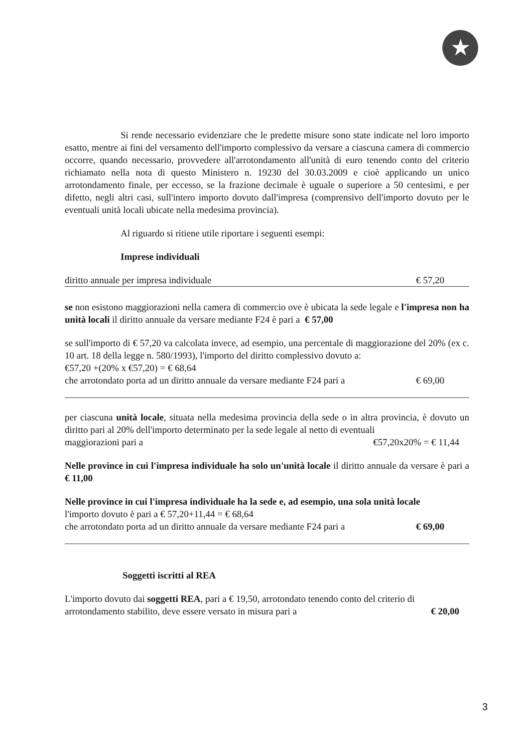★
Si rende necessario evidenziare che le predette misure sono state indicate nel loro importo esatto, mentre ai fini del versamento dell'importo complessivo da versare a ciascuna camera di commercio occorre, quando necessario, provvedere all'arrotondamento all'unità di euro tenendo conto del criterio richiamato nella nota di questo Ministero n. 19230 del 30.03.2009 e cioè applicando un unico arrotondamento finale, per eccesso, se la frazione decimale è uguale o superiore a 50 centesimi, e per difetto, negli altri casi, sull'intero importo dovuto dall'impresa (comprensivo dell'importo dovuto per le eventuali unità locali ubicate nella medesima provincia).
Al riguardo si ritiene utile riportare i seguenti esempi:
Imprese individuali
diritto annuale per impresa individuale € 57,20
se non esistono maggiorazioni nella camera di commercio ove è ubicata la sede legale e l'impresa non ha unità locali il diritto annuale da versare mediante F24 è pari a € 57,00
se sull'importo di € 57,20 va calcolata invece, ad esempio, una percentale di maggiorazione del 20% (ex c. 10 art. 18 della legge n. 580/1993), l'importo del diritto complessivo dovuto a:
€57,20 +(20% x €57,20) = € 68,64
che arrotondato porta ad un diritto annuale da versare mediante F24 pari a € 69,00
per ciascuna unità locale, situata nella medesima provincia della sede o in altra provincia, è dovuto un diritto pari al 20% dell'importo determinato per la sede legale al netto di eventuali
maggiorazioni pari a €57,20x20% = € 11,44
Nelle province in cui l'impresa individuale ha solo un'unità locale il diritto annuale da versare è pari a € 11,00
Nelle province in cui l'impresa individuale ha la sede e, ad esempio, una sola unità locale
l'importo dovuto è pari a € 57,20+11,44 = € 68,64
che arrotondato porta ad un diritto annuale da versare mediante F24 pari a € 69,00
Soggetti iscritti al REA
L'importo dovuto dai soggetti REA, pari a € 19,50, arrotondato tenendo conto del criterio di
arrotondamento stabilito, deve essere versato in misura pari a € 20,00
3